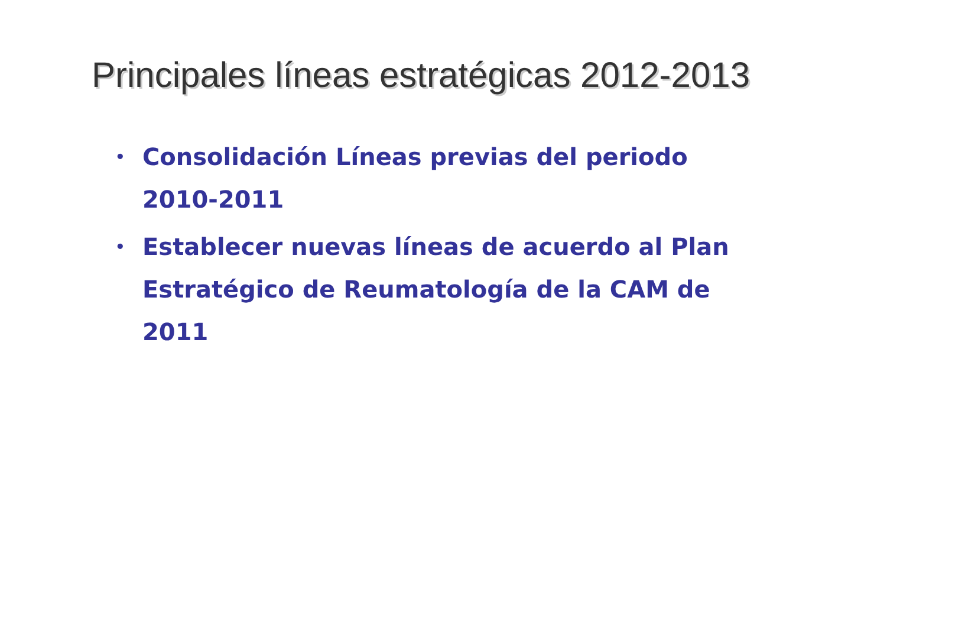Principales líneas estratégicas 2012-2013
• Consolidación Líneas previas del periodo 2010-2011
• Establecer nuevas líneas de acuerdo al Plan Estratégico de Reumatología de la CAM de 2011